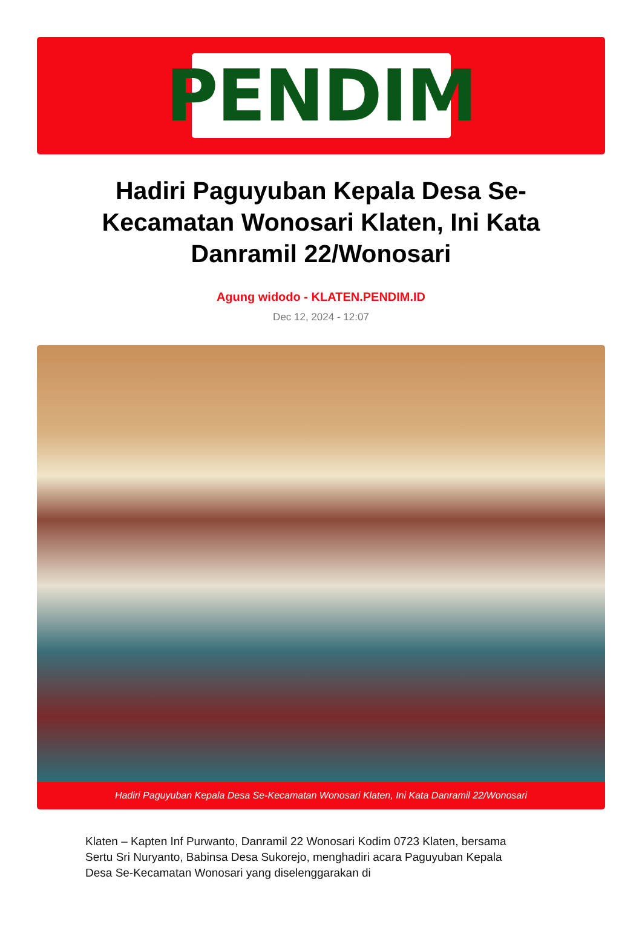PENDIM
Hadiri Paguyuban Kepala Desa Se-Kecamatan Wonosari Klaten, Ini Kata Danramil 22/Wonosari
Agung widodo - KLATEN.PENDIM.ID
Dec 12, 2024 - 12:07
Hadiri Paguyuban Kepala Desa Se-Kecamatan Wonosari Klaten, Ini Kata Danramil 22/Wonosari
Klaten – Kapten Inf Purwanto, Danramil 22 Wonosari Kodim 0723 Klaten, bersama Sertu Sri Nuryanto, Babinsa Desa Sukorejo, menghadiri acara Paguyuban Kepala Desa Se-Kecamatan Wonosari yang diselenggarakan di